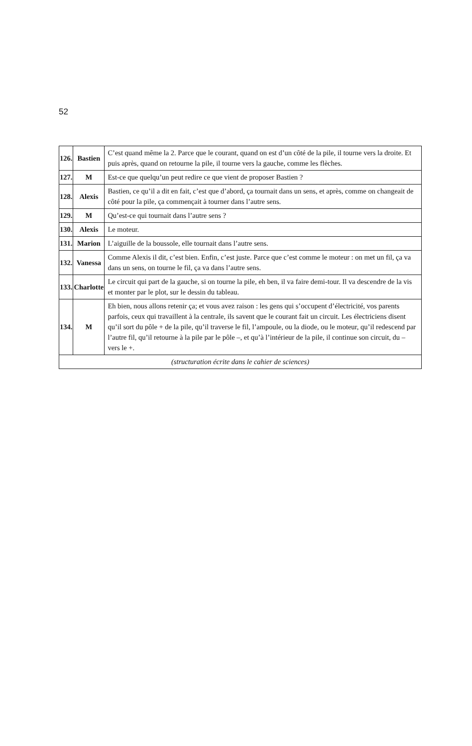52
| 126. | Bastien | C’est quand même la 2. Parce que le courant, quand on est d’un côté de la pile, il tourne vers la droite. Et puis après, quand on retourne la pile, il tourne vers la gauche, comme les flèches. |
| 127. | M | Est-ce que quelqu’un peut redire ce que vient de proposer Bastien ? |
| 128. | Alexis | Bastien, ce qu’il a dit en fait, c’est que d’abord, ça tournait dans un sens, et après, comme on changeait de côté pour la pile, ça commençait à tourner dans l’autre sens. |
| 129. | M | Qu’est-ce qui tournait dans l’autre sens ? |
| 130. | Alexis | Le moteur. |
| 131. | Marion | L’aiguille de la boussole, elle tournait dans l’autre sens. |
| 132. | Vanessa | Comme Alexis il dit, c’est bien. Enfin, c’est juste. Parce que c’est comme le moteur : on met un fil, ça va dans un sens, on tourne le fil, ça va dans l’autre sens. |
| 133. | Charlotte | Le circuit qui part de la gauche, si on tourne la pile, eh ben, il va faire demi-tour. Il va descendre de la vis et monter par le plot, sur le dessin du tableau. |
| 134. | M | Eh bien, nous allons retenir ça; et vous avez raison : les gens qui s’occupent d’électricité, vos parents parfois, ceux qui travaillent à la centrale, ils savent que le courant fait un circuit. Les électriciens disent qu’il sort du pôle + de la pile, qu’il traverse le fil, l’ampoule, ou la diode, ou le moteur, qu’il redescend par l’autre fil, qu’il retourne à la pile par le pôle –, et qu’à l’intérieur de la pile, il continue son circuit, du – vers le +. |
| (structuration écrite dans le cahier de sciences) | | |